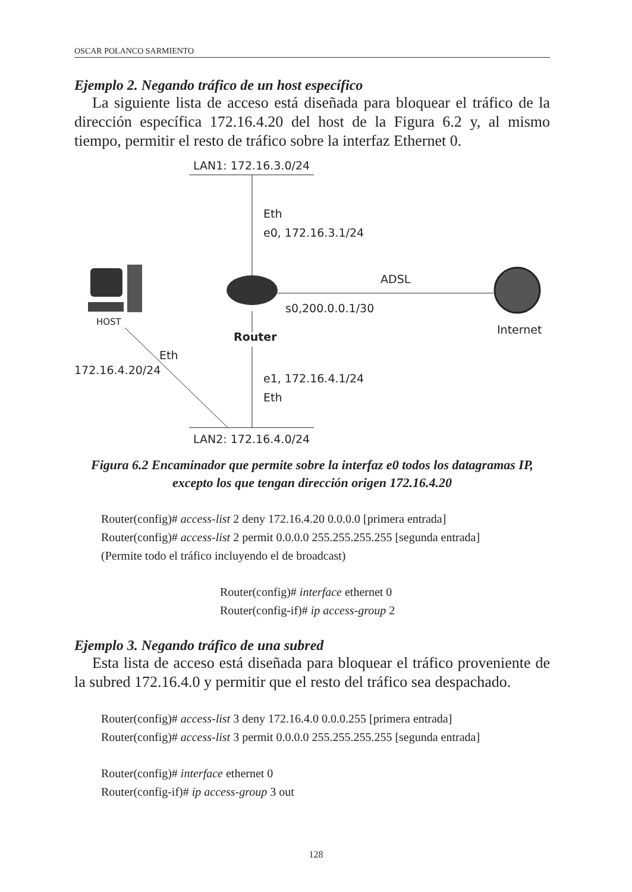OSCAR POLANCO SARMIENTO
Ejemplo 2. Negando tráfico de un host específico
La siguiente lista de acceso está diseñada para bloquear el tráfico de la dirección específica 172.16.4.20 del host de la Figura 6.2 y, al mismo tiempo, permitir el resto de tráfico sobre la interfaz Ethernet 0.
LAN1: 172.16.3.0/24
Eth
e0, 172.16.3.1/24
ADSL
s0,200.0.0.1/30
Internet
HOST
Router
Eth
172.16.4.20/24
e1, 172.16.4.1/24
Eth
LAN2: 172.16.4.0/24
Figura 6.2 Encaminador que permite sobre la interfaz e0 todos los datagramas IP, excepto los que tengan dirección origen 172.16.4.20
Router(config)# access-list 2 deny 172.16.4.20 0.0.0.0 [primera entrada]
Router(config)# access-list 2 permit 0.0.0.0 255.255.255.255 [segunda entrada]
(Permite todo el tráfico incluyendo el de broadcast)
Router(config)# interface ethernet 0
Router(config-if)# ip access-group 2
Ejemplo 3. Negando tráfico de una subred
Esta lista de acceso está diseñada para bloquear el tráfico proveniente de la subred 172.16.4.0 y permitir que el resto del tráfico sea despachado.
Router(config)# access-list 3 deny 172.16.4.0 0.0.0.255 [primera entrada]
Router(config)# access-list 3 permit 0.0.0.0 255.255.255.255 [segunda entrada]
Router(config)# interface ethernet 0
Router(config-if)# ip access-group 3 out
128